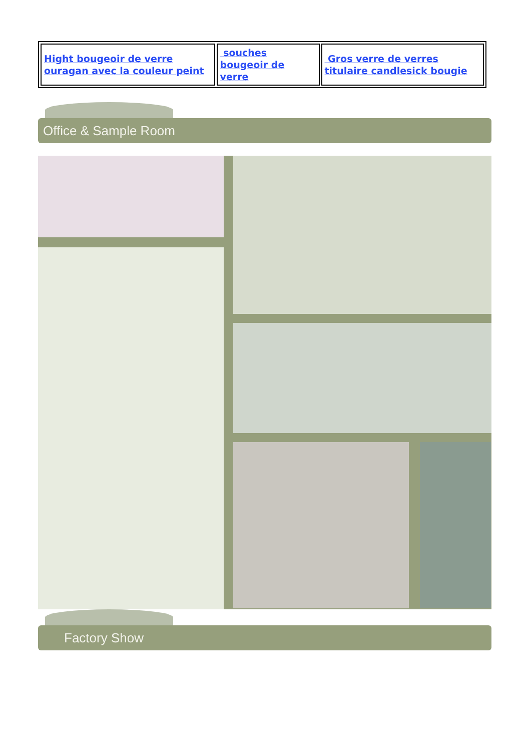| Hight bougeoir de verre ouragan avec la couleur peint | souches bougeoir de verre | Gros verre de verres titulaire candlesick bougie |
Office & Sample Room
Factory Show